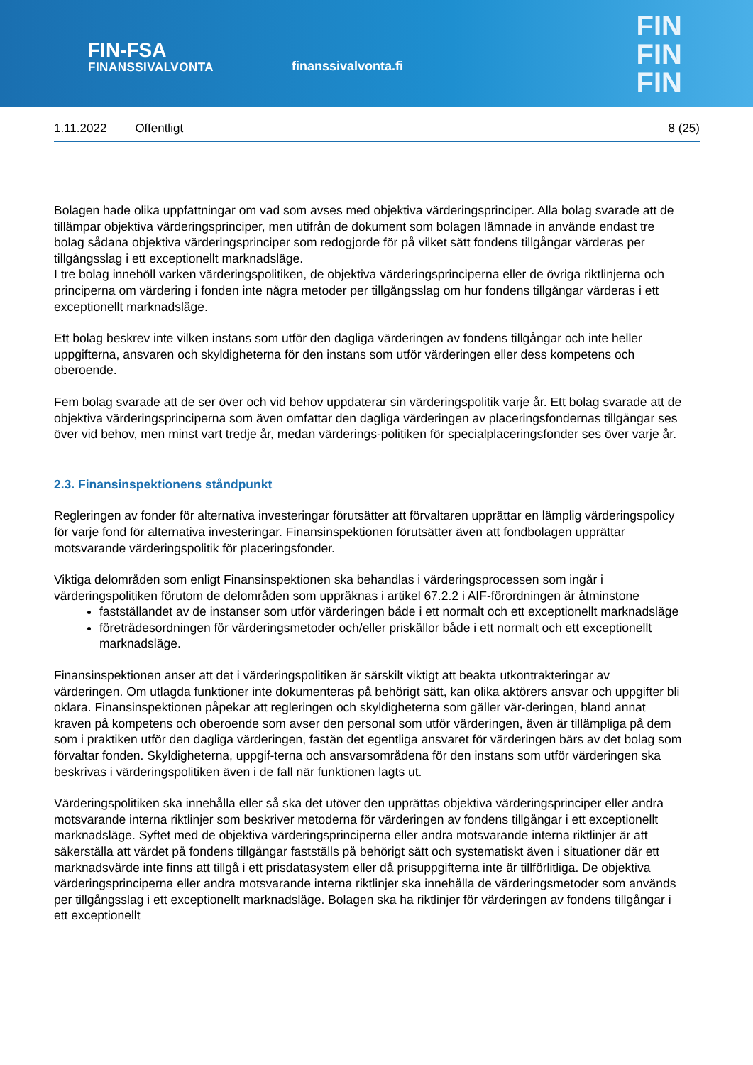FIN-FSA
FINANSSIVALVONTA
finanssivalvonta.fi
FIN
FIN
FIN
1.11.2022 Offentligt 8 (25)
Bolagen hade olika uppfattningar om vad som avses med objektiva värderingsprinciper. Alla bolag svarade att de tillämpar objektiva värderingsprinciper, men utifrån de dokument som bolagen lämnade in använde endast tre bolag sådana objektiva värderingsprinciper som redogjorde för på vilket sätt fondens tillgångar värderas per tillgångsslag i ett exceptionellt marknadsläge.
I tre bolag innehöll varken värderingspolitiken, de objektiva värderingsprinciperna eller de övriga riktlinjerna och principerna om värdering i fonden inte några metoder per tillgångsslag om hur fondens tillgångar värderas i ett exceptionellt marknadsläge.
Ett bolag beskrev inte vilken instans som utför den dagliga värderingen av fondens tillgångar och inte heller uppgifterna, ansvaren och skyldigheterna för den instans som utför värderingen eller dess kompetens och oberoende.
Fem bolag svarade att de ser över och vid behov uppdaterar sin värderingspolitik varje år. Ett bolag svarade att de objektiva värderingsprinciperna som även omfattar den dagliga värderingen av placeringsfondernas tillgångar ses över vid behov, men minst vart tredje år, medan värderings-politiken för specialplaceringsfonder ses över varje år.
2.3. Finansinspektionens ståndpunkt
Regleringen av fonder för alternativa investeringar förutsätter att förvaltaren upprättar en lämplig värderingspolicy för varje fond för alternativa investeringar. Finansinspektionen förutsätter även att fondbolagen upprättar motsvarande värderingspolitik för placeringsfonder.
Viktiga delområden som enligt Finansinspektionen ska behandlas i värderingsprocessen som ingår i värderingspolitiken förutom de delområden som uppräknas i artikel 67.2.2 i AIF-förordningen är åtminstone
fastställandet av de instanser som utför värderingen både i ett normalt och ett exceptionellt marknadsläge
företrädesordningen för värderingsmetoder och/eller priskällor både i ett normalt och ett exceptionellt marknadsläge.
Finansinspektionen anser att det i värderingspolitiken är särskilt viktigt att beakta utkontrakteringar av värderingen. Om utlagda funktioner inte dokumenteras på behörigt sätt, kan olika aktörers ansvar och uppgifter bli oklara. Finansinspektionen påpekar att regleringen och skyldigheterna som gäller vär-deringen, bland annat kraven på kompetens och oberoende som avser den personal som utför värderingen, även är tillämpliga på dem som i praktiken utför den dagliga värderingen, fastän det egentliga ansvaret för värderingen bärs av det bolag som förvaltar fonden. Skyldigheterna, uppgif-terna och ansvarsområdena för den instans som utför värderingen ska beskrivas i värderingspolitiken även i de fall när funktionen lagts ut.
Värderingspolitiken ska innehålla eller så ska det utöver den upprättas objektiva värderingsprinciper eller andra motsvarande interna riktlinjer som beskriver metoderna för värderingen av fondens tillgångar i ett exceptionellt marknadsläge. Syftet med de objektiva värderingsprinciperna eller andra motsvarande interna riktlinjer är att säkerställa att värdet på fondens tillgångar fastställs på behörigt sätt och systematiskt även i situationer där ett marknadsvärde inte finns att tillgå i ett prisdatasystem eller då prisuppgifterna inte är tillförlitliga. De objektiva värderingsprinciperna eller andra motsvarande interna riktlinjer ska innehålla de värderingsmetoder som används per tillgångsslag i ett exceptionellt marknadsläge. Bolagen ska ha riktlinjer för värderingen av fondens tillgångar i ett exceptionellt